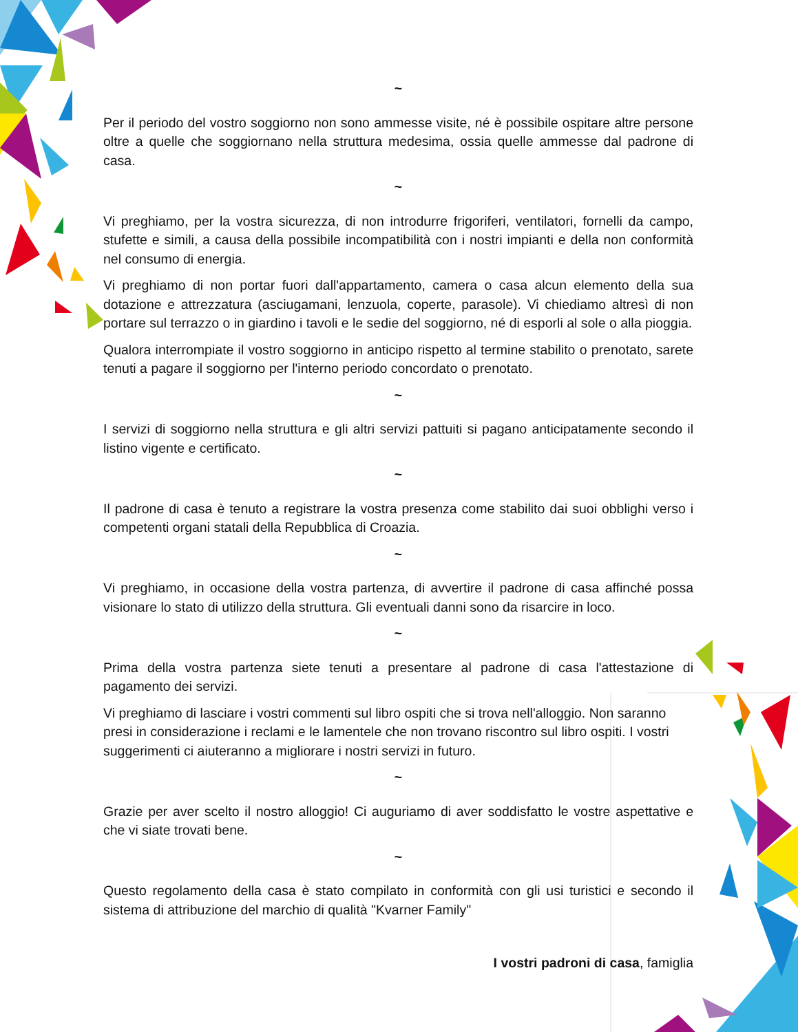~
Per il periodo del vostro soggiorno non sono ammesse visite, né è possibile ospitare altre persone oltre a quelle che soggiornano nella struttura medesima, ossia quelle ammesse dal padrone di casa.
~
Vi preghiamo, per la vostra sicurezza, di non introdurre frigoriferi, ventilatori, fornelli da campo, stufette e simili, a causa della possibile incompatibilità con i nostri impianti e della non conformità nel consumo di energia.
Vi preghiamo di non portar fuori dall'appartamento, camera o casa alcun elemento della sua dotazione e attrezzatura (asciugamani, lenzuola, coperte, parasole). Vi chiediamo altresì di non portare sul terrazzo o in giardino i tavoli e le sedie del soggiorno, né di esporli al sole o alla pioggia.
Qualora interrompiate il vostro soggiorno in anticipo rispetto al termine stabilito o prenotato, sarete tenuti a pagare il soggiorno per l'interno periodo concordato o prenotato.
~
I servizi di soggiorno nella struttura e gli altri servizi pattuiti si pagano anticipatamente secondo il listino vigente e certificato.
~
Il padrone di casa è tenuto a registrare la vostra presenza come stabilito dai suoi obblighi verso i competenti organi statali della Repubblica di Croazia.
~
Vi preghiamo, in occasione della vostra partenza, di avvertire il padrone di casa affinché possa visionare lo stato di utilizzo della struttura. Gli eventuali danni sono da risarcire in loco.
~
Prima della vostra partenza siete tenuti a presentare al padrone di casa l'attestazione di pagamento dei servizi.
Vi preghiamo di lasciare i vostri commenti sul libro ospiti che si trova nell'alloggio. Non saranno presi in considerazione i reclami e le lamentele che non trovano riscontro sul libro ospiti. I vostri suggerimenti ci aiuteranno a migliorare i nostri servizi in futuro.
~
Grazie per aver scelto il nostro alloggio! Ci auguriamo di aver soddisfatto le vostre aspettative e che vi siate trovati bene.
~
Questo regolamento della casa è stato compilato in conformità con gli usi turistici e secondo il sistema di attribuzione del marchio di qualità "Kvarner Family"
I vostri padroni di casa, famiglia